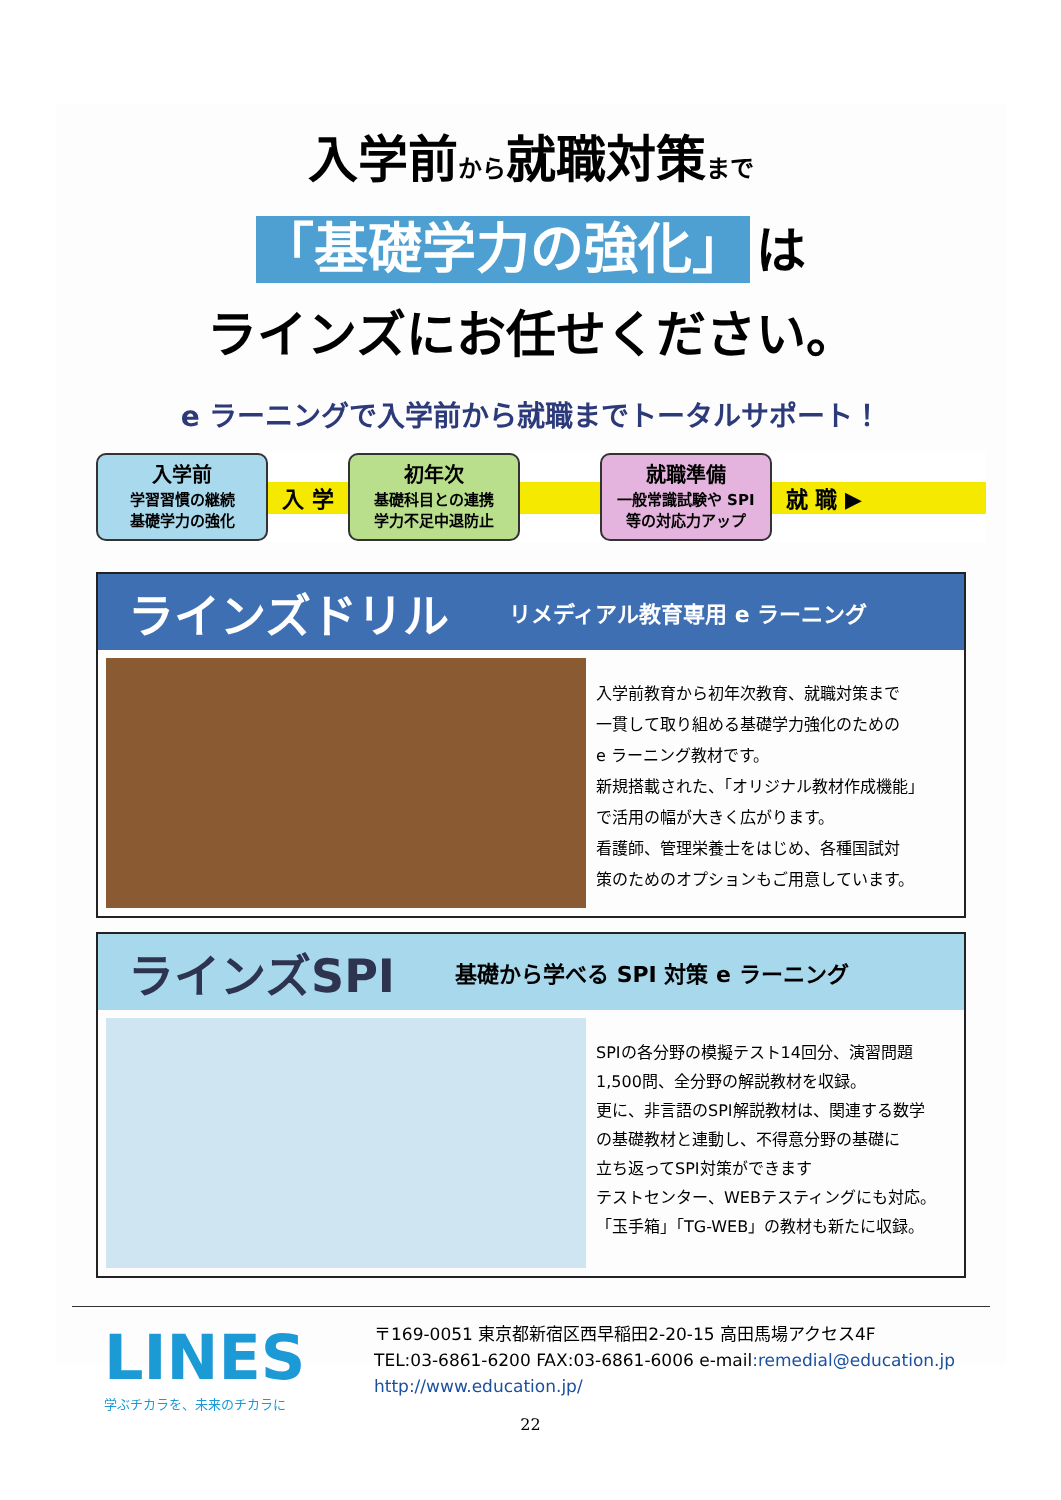入学前から就職対策まで
「基礎学力の強化」 は
ラインズにお任せください。
e ラーニングで入学前から就職までトータルサポート！
入学前
学習習慣の継続
基礎学力の強化
入 学
初年次
基礎科目との連携
学力不足中退防止
就職準備
一般常識試験や SPI
等の対応力アップ
就 職 ▶
ラインズドリル リメディアル教育専用 e ラーニング
入学前教育から初年次教育、就職対策まで
一貫して取り組める基礎学力強化のための
e ラーニング教材です。
新規搭載された、「オリジナル教材作成機能」
で活用の幅が大きく広がります。
看護師、管理栄養士をはじめ、各種国試対
策のためのオプションもご用意しています。
ラインズSPI 基礎から学べる SPI 対策 e ラーニング
SPIの各分野の模擬テスト14回分、演習問題
1,500問、全分野の解説教材を収録。
更に、非言語のSPI解説教材は、関連する数学
の基礎教材と連動し、不得意分野の基礎に
立ち返ってSPI対策ができます
テストセンター、WEBテスティングにも対応。
「玉手箱」「TG-WEB」の教材も新たに収録。
LINES
学ぶチカラを、未来のチカラに
〒169-0051 東京都新宿区西早稲田2-20-15 高田馬場アクセス4F
TEL:03-6861-6200 FAX:03-6861-6006 e-mail:remedial@education.jp
http://www.education.jp/
22